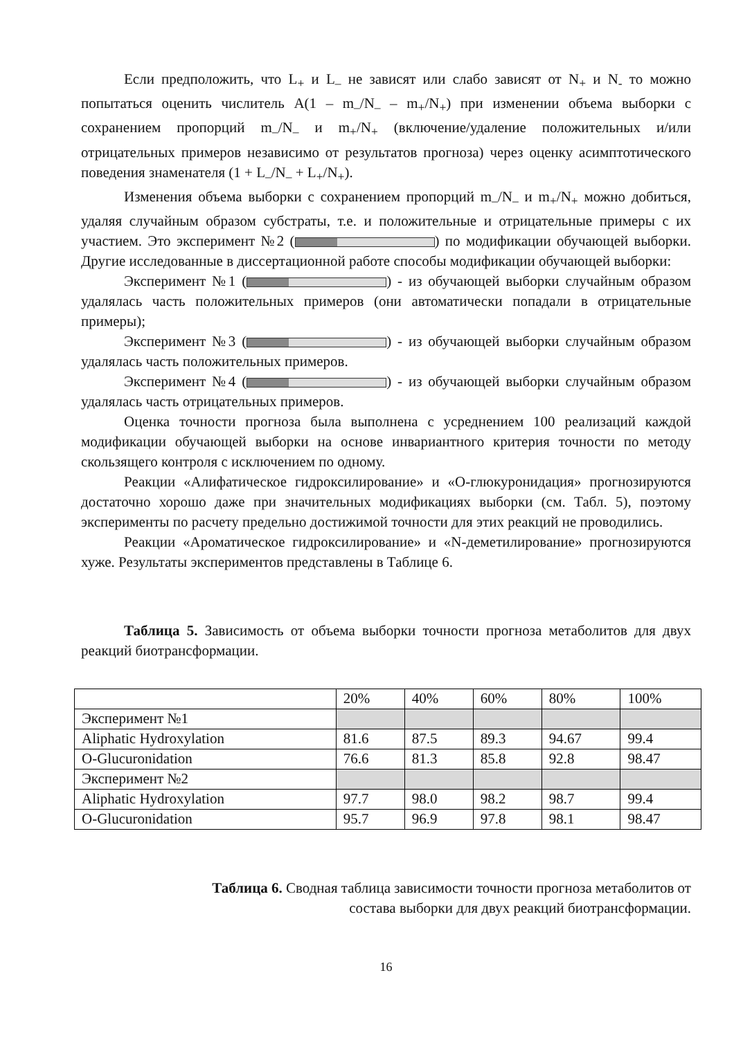Если предположить, что L<sub>+</sub> и L<sub>–</sub> не зависят или слабо зависят от N<sub>+</sub> и N<sub>-</sub> то можно попытаться оценить числитель A(1 – m<sub>–</sub>/N<sub>–</sub> – m<sub>+</sub>/N<sub>+</sub>) при изменении объема выборки с сохранением пропорций m<sub>–</sub>/N<sub>–</sub> и m<sub>+</sub>/N<sub>+</sub> (включение/удаление положительных и/или отрицательных примеров независимо от результатов прогноза) через оценку асимптотического поведения знаменателя (1 + L<sub>–</sub>/N<sub>–</sub> + L<sub>+</sub>/N<sub>+</sub>).
Изменения объема выборки с сохранением пропорций m<sub>–</sub>/N<sub>–</sub> и m<sub>+</sub>/N<sub>+</sub> можно добиться, удаляя случайным образом субстраты, т.е. и положительные и отрицательные примеры с их участием. Это эксперимент №2 ( ) по модификации обучающей выборки. Другие исследованные в диссертационной работе способы модификации обучающей выборки:
Эксперимент №1 ( ) - из обучающей выборки случайным образом удалялась часть положительных примеров (они автоматически попадали в отрицательные примеры);
Эксперимент №3 ( ) - из обучающей выборки случайным образом удалялась часть положительных примеров.
Эксперимент №4 ( ) - из обучающей выборки случайным образом удалялась часть отрицательных примеров.
Оценка точности прогноза была выполнена с усреднением 100 реализаций каждой модификации обучающей выборки на основе инвариантного критерия точности по методу скользящего контроля с исключением по одному.
Реакции «Алифатическое гидроксилирование» и «О-глюкуронидация» прогнозируются достаточно хорошо даже при значительных модификациях выборки (см. Табл. 5), поэтому эксперименты по расчету предельно достижимой точности для этих реакций не проводились.
Реакции «Ароматическое гидроксилирование» и «N-деметилирование» прогнозируются хуже. Результаты экспериментов представлены в Таблице 6.
Таблица 5. Зависимость от объема выборки точности прогноза метаболитов для двух реакций биотрансформации.
| | 20% | 40% | 60% | 80% | 100% |
| Эксперимент №1 | | | | | |
| Aliphatic Hydroxylation | 81.6 | 87.5 | 89.3 | 94.67 | 99.4 |
| O-Glucuronidation | 76.6 | 81.3 | 85.8 | 92.8 | 98.47 |
| Эксперимент №2 | | | | | |
| Aliphatic Hydroxylation | 97.7 | 98.0 | 98.2 | 98.7 | 99.4 |
| O-Glucuronidation | 95.7 | 96.9 | 97.8 | 98.1 | 98.47 |
Таблица 6. Сводная таблица зависимости точности прогноза метаболитов от
состава выборки для двух реакций биотрансформации.
16